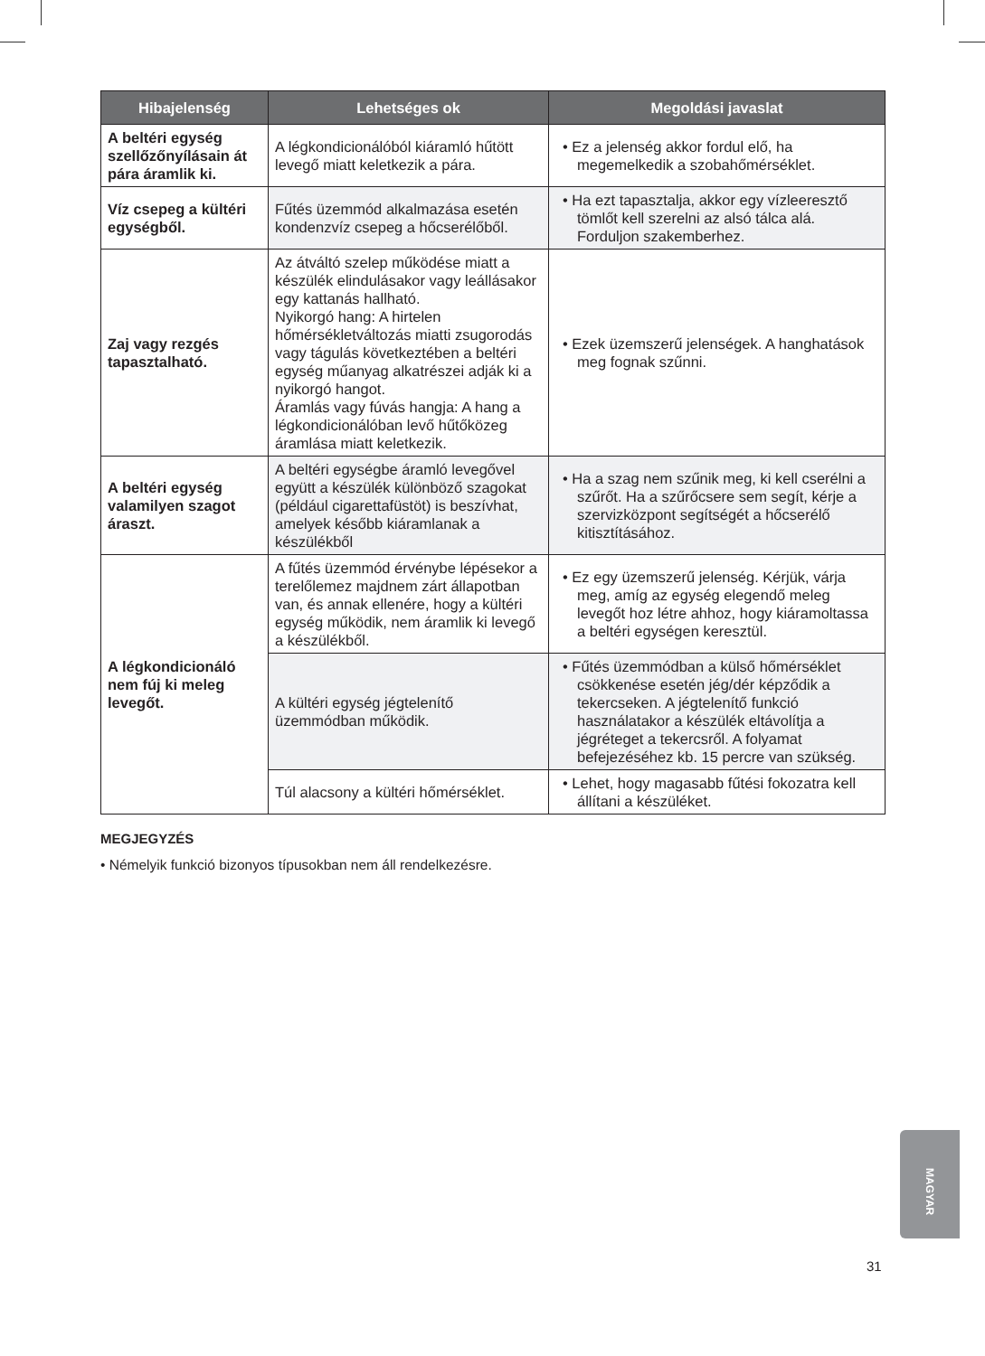| Hibajelenség | Lehetséges ok | Megoldási javaslat |
| --- | --- | --- |
| A beltéri egység szellőzőnyílásain át pára áramlik ki. | A légkondicionálóból kiáramló hűtött levegő miatt keletkezik a pára. | • Ez a jelenség akkor fordul elő, ha megemelkedik a szobahőmérséklet. |
| Víz csepeg a kültéri egységből. | Fűtés üzemmód alkalmazása esetén kondenzvíz csepeg a hőcserélőből. | • Ha ezt tapasztalja, akkor egy vízleeresztő tömlőt kell szerelni az alsó tálca alá. Forduljon szakemberhez. |
| Zaj vagy rezgés tapasztalható. | Az átváltó szelep működése miatt a készülék elindulásakor vagy leállásakor egy kattanás hallható. Nyikorgó hang: A hirtelen hőmérsékletváltozás miatti zsugorodás vagy tágulás következtében a beltéri egység műanyag alkatrészei adják ki a nyikorgó hangot. Áramlás vagy fúvás hangja: A hang a légkondicionálóban levő hűtőközeg áramlása miatt keletkezik. | • Ezek üzemszerű jelenségek. A hanghatások meg fognak szűnni. |
| A beltéri egység valamilyen szagot áraszt. | A beltéri egységbe áramló levegővel együtt a készülék különböző szagokat (például cigarettafüstöt) is beszívhat, amelyek később kiáramlanak a készülékből | • Ha a szag nem szűnik meg, ki kell cserélni a szűrőt. Ha a szűrőcsere sem segít, kérje a szervizközpont segítségét a hőcserélő kitisztításához. |
| A légkondicionáló nem fúj ki meleg levegőt. | A fűtés üzemmód érvénybe lépésekor a terelőlemez majdnem zárt állapotban van, és annak ellenére, hogy a kültéri egység működik, nem áramlik ki levegő a készülékből. | • Ez egy üzemszerű jelenség. Kérjük, várja meg, amíg az egység elegendő meleg levegőt hoz létre ahhoz, hogy kiáramoltassa a beltéri egységen keresztül. |
| | A kültéri egység jégtelenítő üzemmódban működik. | • Fűtés üzemmódban a külső hőmérséklet csökkenése esetén jég/dér képződik a tekercseken. A jégtelenítő funkció használatakor a készülék eltávolítja a jégréteget a tekercsről. A folyamat befejezéséhez kb. 15 percre van szükség. |
| | Túl alacsony a kültéri hőmérséklet. | • Lehet, hogy magasabb fűtési fokozatra kell állítani a készüléket. |
MEGJEGYZÉS
• Némelyik funkció bizonyos típusokban nem áll rendelkezésre.
MAGYAR
31